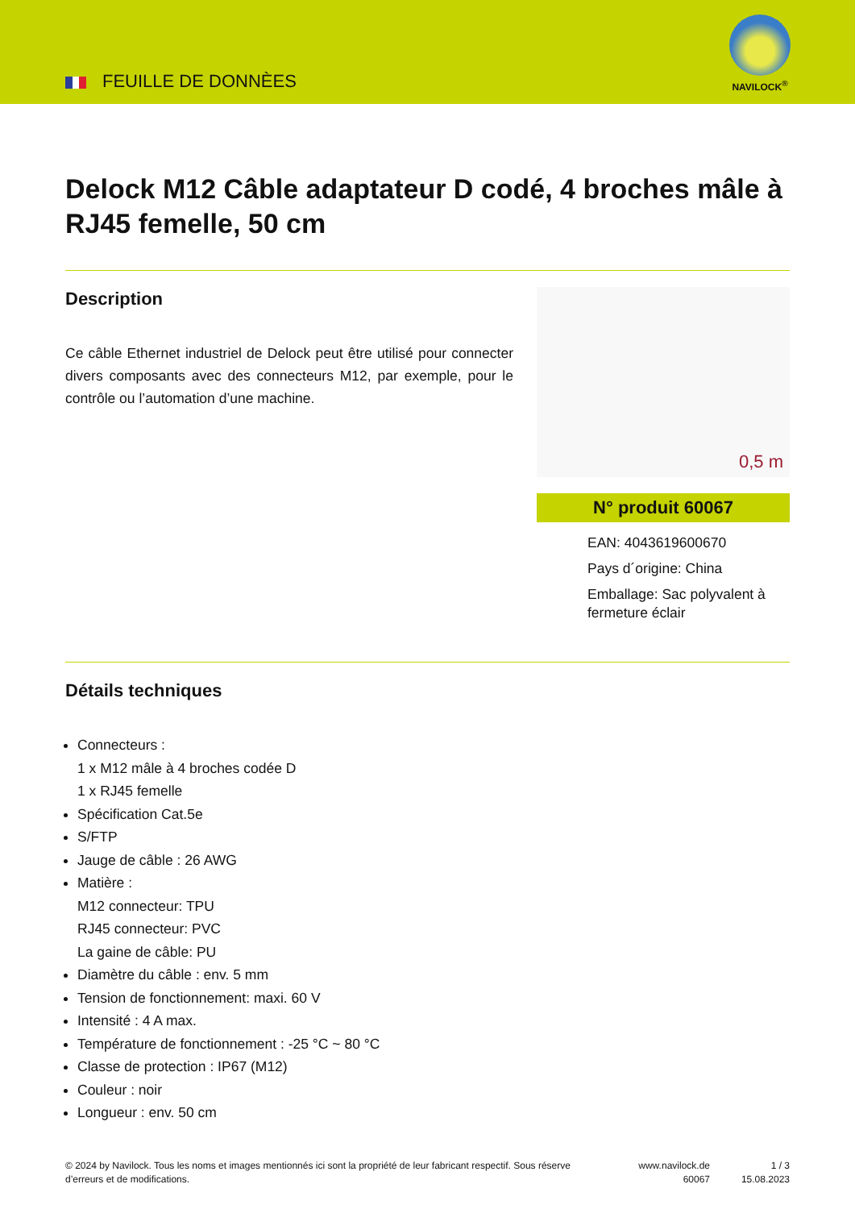FEUILLE DE DONNÈES
NAVILOCK<sup>®</sup>
Delock M12 Câble adaptateur D codé, 4 broches mâle à RJ45 femelle, 50 cm
Description
Ce câble Ethernet industriel de Delock peut être utilisé pour connecter divers composants avec des connecteurs M12, par exemple, pour le contrôle ou l’automation d’une machine.
0,5 m
N° produit 60067
EAN: 4043619600670
Pays d´origine: China
Emballage: Sac polyvalent à fermeture éclair
Détails techniques
Connecteurs :
1 x M12 mâle à 4 broches codée D
1 x RJ45 femelle
Spécification Cat.5e
S/FTP
Jauge de câble : 26 AWG
Matière :
M12 connecteur: TPU
RJ45 connecteur: PVC
La gaine de câble: PU
Diamètre du câble : env. 5 mm
Tension de fonctionnement: maxi. 60 V
Intensité : 4 A max.
Température de fonctionnement : -25 °C ~ 80 °C
Classe de protection : IP67 (M12)
Couleur : noir
Longueur : env. 50 cm
© 2024 by Navilock. Tous les noms et images mentionnés ici sont la propriété de leur fabricant respectif. Sous réserve d’erreurs et de modifications.
www.navilock.de
60067
1 / 3
15.08.2023